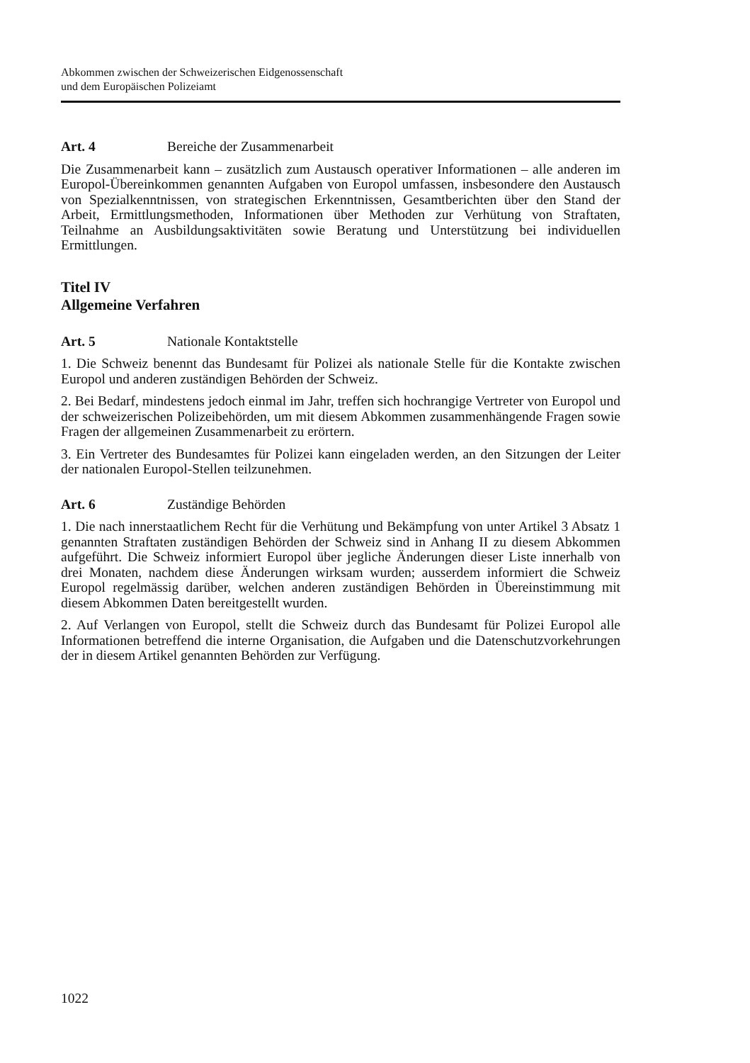Abkommen zwischen der Schweizerischen Eidgenossenschaft
und dem Europäischen Polizeiamt
Art. 4 Bereiche der Zusammenarbeit
Die Zusammenarbeit kann – zusätzlich zum Austausch operativer Informationen – alle anderen im Europol-Übereinkommen genannten Aufgaben von Europol umfassen, insbesondere den Austausch von Spezialkenntnissen, von strategischen Erkenntnissen, Gesamtberichten über den Stand der Arbeit, Ermittlungsmethoden, Informationen über Methoden zur Verhütung von Straftaten, Teilnahme an Ausbildungsaktivitäten sowie Beratung und Unterstützung bei individuellen Ermittlungen.
Titel IV
Allgemeine Verfahren
Art. 5 Nationale Kontaktstelle
1. Die Schweiz benennt das Bundesamt für Polizei als nationale Stelle für die Kontakte zwischen Europol und anderen zuständigen Behörden der Schweiz.
2. Bei Bedarf, mindestens jedoch einmal im Jahr, treffen sich hochrangige Vertreter von Europol und der schweizerischen Polizeibehörden, um mit diesem Abkommen zusammenhängende Fragen sowie Fragen der allgemeinen Zusammenarbeit zu erörtern.
3. Ein Vertreter des Bundesamtes für Polizei kann eingeladen werden, an den Sitzungen der Leiter der nationalen Europol-Stellen teilzunehmen.
Art. 6 Zuständige Behörden
1. Die nach innerstaatlichem Recht für die Verhütung und Bekämpfung von unter Artikel 3 Absatz 1 genannten Straftaten zuständigen Behörden der Schweiz sind in Anhang II zu diesem Abkommen aufgeführt. Die Schweiz informiert Europol über jegliche Änderungen dieser Liste innerhalb von drei Monaten, nachdem diese Änderungen wirksam wurden; ausserdem informiert die Schweiz Europol regelmässig darüber, welchen anderen zuständigen Behörden in Übereinstimmung mit diesem Abkommen Daten bereitgestellt wurden.
2. Auf Verlangen von Europol, stellt die Schweiz durch das Bundesamt für Polizei Europol alle Informationen betreffend die interne Organisation, die Aufgaben und die Datenschutzvorkehrungen der in diesem Artikel genannten Behörden zur Verfügung.
1022